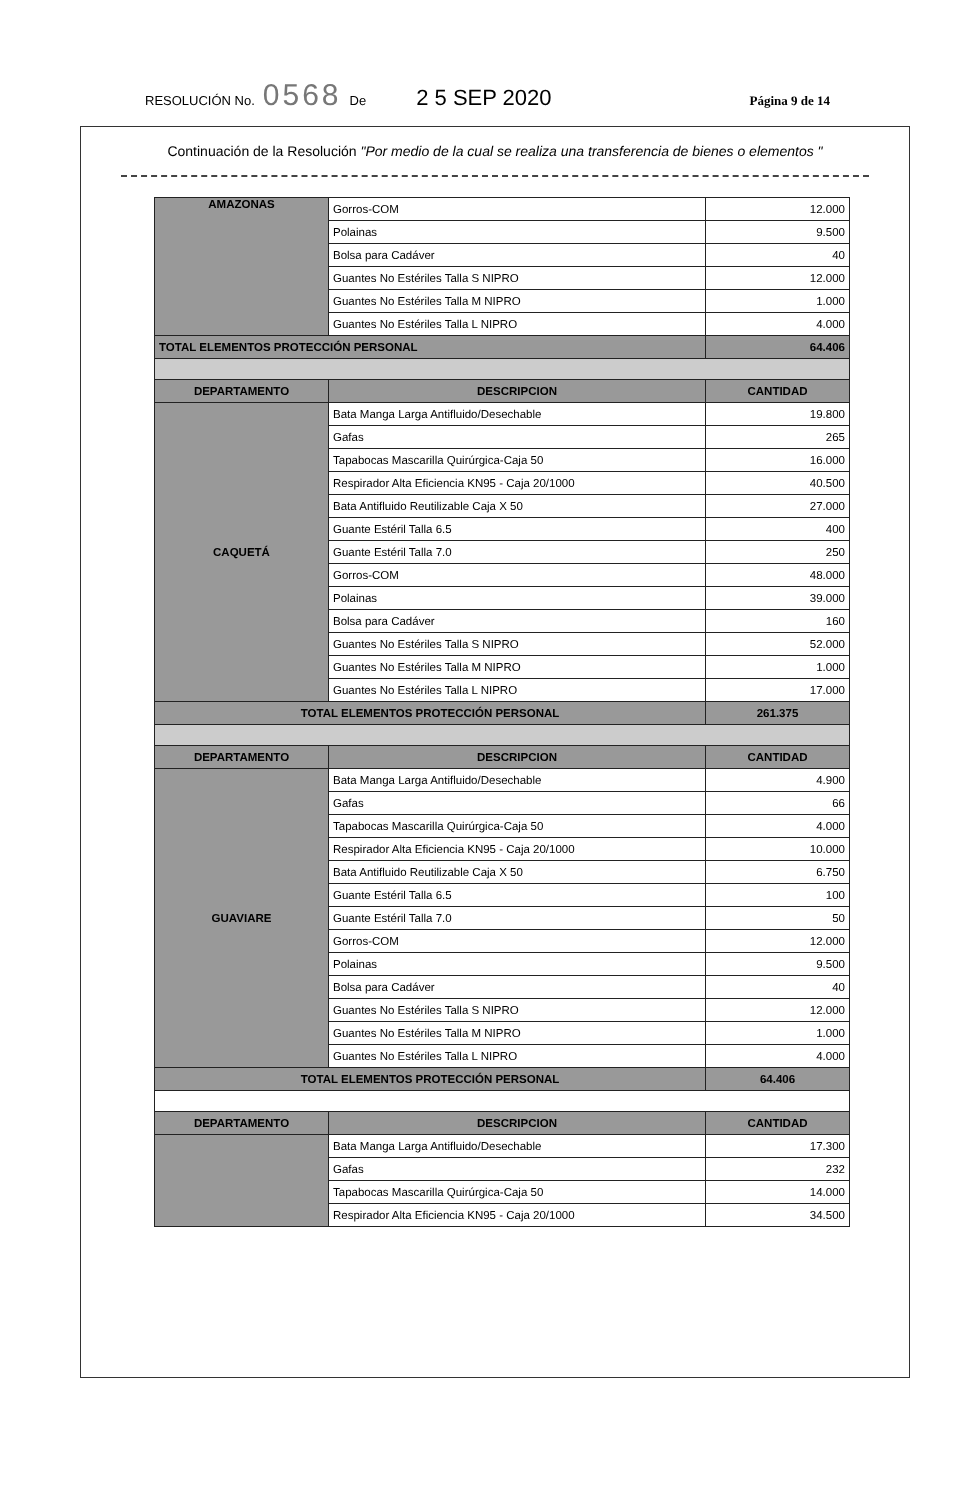RESOLUCIÓN No. 0568 De 2 5 SEP 2020 Página 9 de 14
Continuación de la Resolución "Por medio de la cual se realiza una transferencia de bienes o elementos "
| AMAZONAS | Gorros-COM | 12.000 |
| | Polainas | 9.500 |
| | Bolsa para Cadáver | 40 |
| | Guantes No Estériles Talla S NIPRO | 12.000 |
| | Guantes No Estériles Talla M NIPRO | 1.000 |
| | Guantes No Estériles Talla L NIPRO | 4.000 |
| TOTAL ELEMENTOS PROTECCIÓN PERSONAL | | 64.406 |
| DEPARTAMENTO | DESCRIPCION | CANTIDAD |
| CAQUETÁ | Bata Manga Larga Antifluido/Desechable | 19.800 |
| | Gafas | 265 |
| | Tapabocas Mascarilla Quirúrgica-Caja 50 | 16.000 |
| | Respirador Alta Eficiencia KN95 - Caja 20/1000 | 40.500 |
| | Bata Antifluido Reutilizable Caja X 50 | 27.000 |
| | Guante Estéril Talla 6.5 | 400 |
| | Guante Estéril Talla 7.0 | 250 |
| | Gorros-COM | 48.000 |
| | Polainas | 39.000 |
| | Bolsa para Cadáver | 160 |
| | Guantes No Estériles Talla S NIPRO | 52.000 |
| | Guantes No Estériles Talla M NIPRO | 1.000 |
| | Guantes No Estériles Talla L NIPRO | 17.000 |
| TOTAL ELEMENTOS PROTECCIÓN PERSONAL | | 261.375 |
| DEPARTAMENTO | DESCRIPCION | CANTIDAD |
| GUAVIARE | Bata Manga Larga Antifluido/Desechable | 4.900 |
| | Gafas | 66 |
| | Tapabocas Mascarilla Quirúrgica-Caja 50 | 4.000 |
| | Respirador Alta Eficiencia KN95 - Caja 20/1000 | 10.000 |
| | Bata Antifluido Reutilizable Caja X 50 | 6.750 |
| | Guante Estéril Talla 6.5 | 100 |
| | Guante Estéril Talla 7.0 | 50 |
| | Gorros-COM | 12.000 |
| | Polainas | 9.500 |
| | Bolsa para Cadáver | 40 |
| | Guantes No Estériles Talla S NIPRO | 12.000 |
| | Guantes No Estériles Talla M NIPRO | 1.000 |
| | Guantes No Estériles Talla L NIPRO | 4.000 |
| TOTAL ELEMENTOS PROTECCIÓN PERSONAL | | 64.406 |
| DEPARTAMENTO | DESCRIPCION | CANTIDAD |
| | Bata Manga Larga Antifluido/Desechable | 17.300 |
| | Gafas | 232 |
| | Tapabocas Mascarilla Quirúrgica-Caja 50 | 14.000 |
| | Respirador Alta Eficiencia KN95 - Caja 20/1000 | 34.500 |